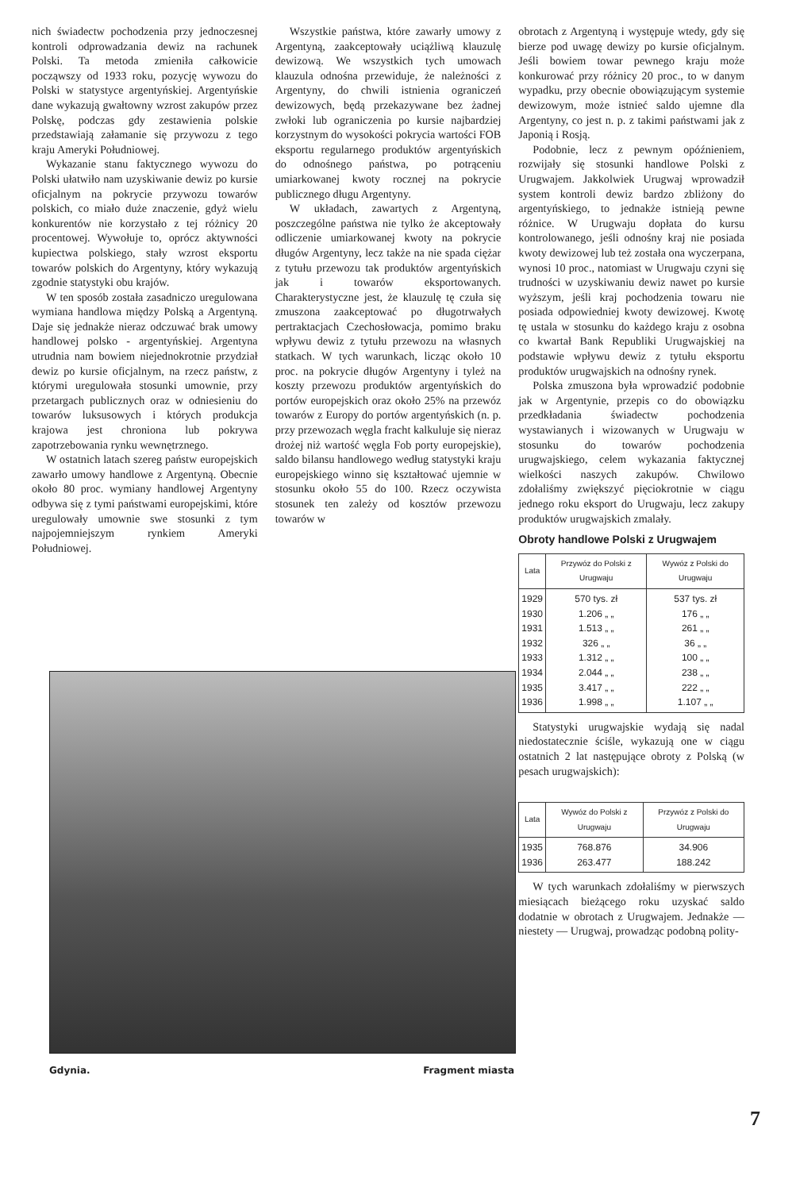nich świadectw pochodzenia przy jednoczesnej kontroli odprowadzania dewiz na rachunek Polski. Ta metoda zmieniła całkowicie począwszy od 1933 roku, pozycję wywozu do Polski w statystyce argentyńskiej. Argentyńskie dane wykazują gwałtowny wzrost zakupów przez Polskę, podczas gdy zestawienia polskie przedstawiają załamanie się przywozu z tego kraju Ameryki Południowej.
Wykazanie stanu faktycznego wywozu do Polski ułatwiło nam uzyskiwanie dewiz po kursie oficjalnym na pokrycie przywozu towarów polskich, co miało duże znaczenie, gdyż wielu konkurentów nie korzystało z tej różnicy 20 procentowej. Wywołuje to, oprócz aktywności kupiectwa polskiego, stały wzrost eksportu towarów polskich do Argentyny, który wykazują zgodnie statystyki obu krajów.
W ten sposób została zasadniczo uregulowana wymiana handlowa między Polską a Argentyną. Daje się jednakże nieraz odczuwać brak umowy handlowej polsko - argentyńskiej. Argentyna utrudnia nam bowiem niejednokrotnie przydział dewiz po kursie oficjalnym, na rzecz państw, z którymi uregulowała stosunki umownie, przy przetargach publicznych oraz w odniesieniu do towarów luksusowych i których produkcja krajowa jest chroniona lub pokrywa zapotrzebowania rynku wewnętrznego.
W ostatnich latach szereg państw europejskich zawarło umowy handlowe z Argentyną. Obecnie około 80 proc. wymiany handlowej Argentyny odbywa się z tymi państwami europejskimi, które uregulowały umownie swe stosunki z tym najpojemniejszym rynkiem Ameryki Południowej.
Wszystkie państwa, które zawarły umowy z Argentyną, zaakceptowały uciążliwą klauzulę dewizową. We wszystkich tych umowach klauzula odnośna przewiduje, że należności z Argentyny, do chwili istnienia ograniczeń dewizowych, będą przekazywane bez żadnej zwłoki lub ograniczenia po kursie najbardziej korzystnym do wysokości pokrycia wartości FOB eksportu regularnego produktów argentyńskich do odnośnego państwa, po potrąceniu umiarkowanej kwoty rocznej na pokrycie publicznego długu Argentyny.
W układach, zawartych z Argentyną, poszczególne państwa nie tylko że akceptowały odliczenie umiarkowanej kwoty na pokrycie długów Argentyny, lecz także na nie spada ciężar z tytułu przewozu tak produktów argentyńskich jak i towarów eksportowanych. Charakterystyczne jest, że klauzulę tę czuła się zmuszona zaakceptować po długotrwałych pertraktacjach Czechosłowacja, pomimo braku wpływu dewiz z tytułu przewozu na własnych statkach. W tych warunkach, licząc około 10 proc. na pokrycie długów Argentyny i tyleż na koszty przewozu produktów argentyńskich do portów europejskich oraz około 25% na przewóz towarów z Europy do portów argentyńskich (n. p. przy przewozach węgla fracht kalkuluje się nieraz drożej niż wartość węgla Fob porty europejskie), saldo bilansu handlowego według statystyki kraju europejskiego winno się kształtować ujemnie w stosunku około 55 do 100. Rzecz oczywista stosunek ten zależy od kosztów przewozu towarów w
obrotach z Argentyną i występuje wtedy, gdy się bierze pod uwagę dewizy po kursie oficjalnym. Jeśli bowiem towar pewnego kraju może konkurować przy różnicy 20 proc., to w danym wypadku, przy obecnie obowiązującym systemie dewizowym, może istnieć saldo ujemne dla Argentyny, co jest n. p. z takimi państwami jak z Japonią i Rosją.
Podobnie, lecz z pewnym opóźnieniem, rozwijały się stosunki handlowe Polski z Urugwajem. Jakkolwiek Urugwaj wprowadził system kontroli dewiz bardzo zbliżony do argentyńskiego, to jednakże istnieją pewne różnice. W Urugwaju dopłata do kursu kontrolowanego, jeśli odnośny kraj nie posiada kwoty dewizowej lub też została ona wyczerpana, wynosi 10 proc., natomiast w Urugwaju czyni się trudności w uzyskiwaniu dewiz nawet po kursie wyższym, jeśli kraj pochodzenia towaru nie posiada odpowiedniej kwoty dewizowej. Kwotę tę ustala w stosunku do każdego kraju z osobna co kwartał Bank Republiki Urugwajskiej na podstawie wpływu dewiz z tytułu eksportu produktów urugwajskich na odnośny rynek.
Polska zmuszona była wprowadzić podobnie jak w Argentynie, przepis co do obowiązku przedkładania świadectw pochodzenia wystawianych i wizowanych w Urugwaju w stosunku do towarów pochodzenia urugwajskiego, celem wykazania faktycznej wielkości naszych zakupów. Chwilowo zdołaliśmy zwiększyć pięciokrotnie w ciągu jednego roku eksport do Urugwaju, lecz zakupy produktów urugwajskich zmalały.
Obroty handlowe Polski z Urugwajem
| Lata | Przywóz do Polski z Urugwaju | Wywóz z Polski do Urugwaju |
| --- | --- | --- |
| 1929 1930 1931 1932 1933 1934 1935 1936 | 570 tys. zł 1.206 „ „ 1.513 „ „ 326 „ „ 1.312 „ „ 2.044 „ „ 3.417 „ „ 1.998 „ „ | 537 tys. zł 176 „ „ 261 „ „ 36 „ „ 100 „ „ 238 „ „ 222 „ „ 1.107 „ „ |
Statystyki urugwajskie wydają się nadal niedostatecznie ściśle, wykazują one w ciągu ostatnich 2 lat następujące obroty z Polską (w pesach urugwajskich):
| Lata | Wywóz do Polski z Urugwaju | Przywóz z Polski do Urugwaju |
| --- | --- | --- |
| 1935 1936 | 768.876 263.477 | 34.906 188.242 |
W tych warunkach zdołaliśmy w pierwszych miesiącach bieżącego roku uzyskać saldo dodatnie w obrotach z Urugwajem. Jednakże — niestety — Urugwaj, prowadząc podobną polity-
Gdynia. Fragment miasta
7